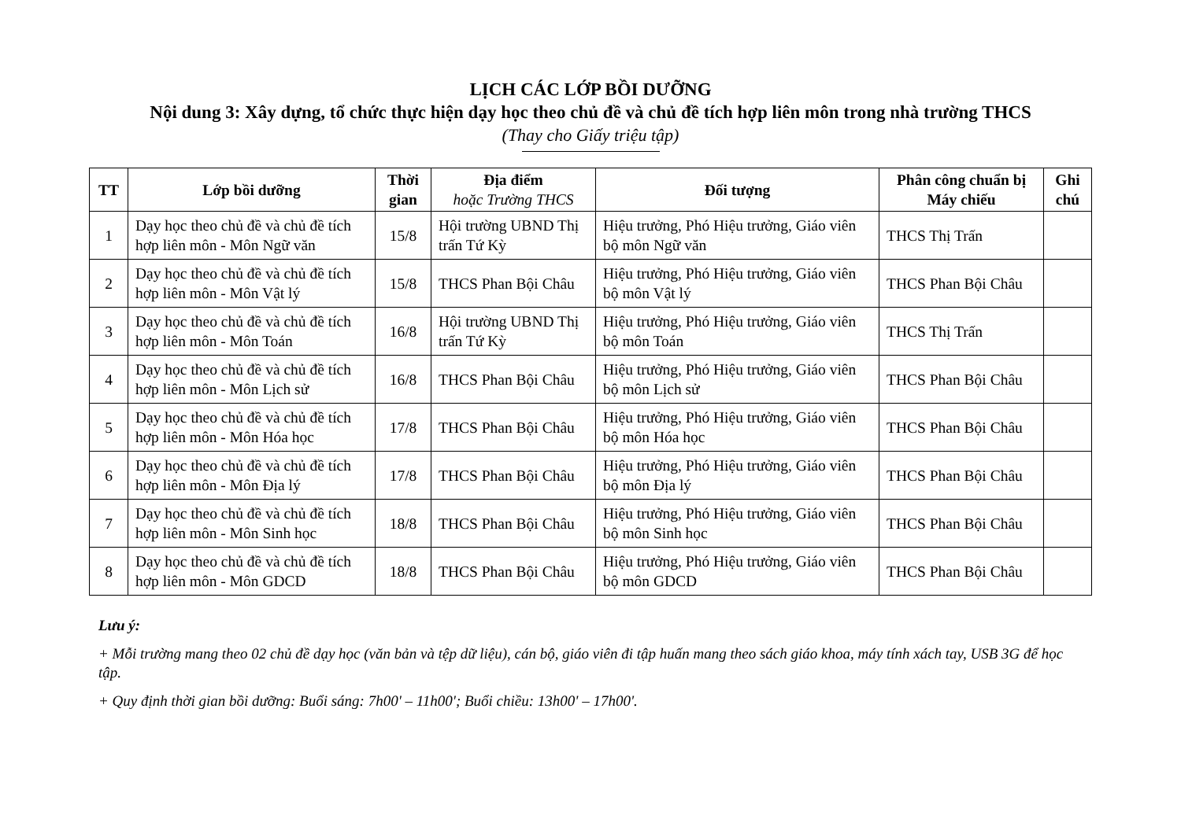LỊCH CÁC LỚP BỒI DƯỠNG
Nội dung 3: Xây dựng, tổ chức thực hiện dạy học theo chủ đề và chủ đề tích hợp liên môn trong nhà trường THCS
(Thay cho Giấy triệu tập)
| TT | Lớp bồi dưỡng | Thời gian | Địa điểm hoặc Trường THCS | Đối tượng | Phân công chuẩn bị Máy chiếu | Ghi chú |
| --- | --- | --- | --- | --- | --- | --- |
| 1 | Dạy học theo chủ đề và chủ đề tích hợp liên môn - Môn Ngữ văn | 15/8 | Hội trường UBND Thị trấn Tứ Kỳ | Hiệu trưởng, Phó Hiệu trưởng, Giáo viên bộ môn Ngữ văn | THCS Thị Trấn | |
| 2 | Dạy học theo chủ đề và chủ đề tích hợp liên môn - Môn Vật lý | 15/8 | THCS Phan Bội Châu | Hiệu trưởng, Phó Hiệu trưởng, Giáo viên bộ môn Vật lý | THCS Phan Bội Châu | |
| 3 | Dạy học theo chủ đề và chủ đề tích hợp liên môn - Môn Toán | 16/8 | Hội trường UBND Thị trấn Tứ Kỳ | Hiệu trưởng, Phó Hiệu trưởng, Giáo viên bộ môn Toán | THCS Thị Trấn | |
| 4 | Dạy học theo chủ đề và chủ đề tích hợp liên môn - Môn Lịch sử | 16/8 | THCS Phan Bội Châu | Hiệu trưởng, Phó Hiệu trưởng, Giáo viên bộ môn Lịch sử | THCS Phan Bội Châu | |
| 5 | Dạy học theo chủ đề và chủ đề tích hợp liên môn - Môn Hóa học | 17/8 | THCS Phan Bội Châu | Hiệu trưởng, Phó Hiệu trưởng, Giáo viên bộ môn Hóa học | THCS Phan Bội Châu | |
| 6 | Dạy học theo chủ đề và chủ đề tích hợp liên môn - Môn Địa lý | 17/8 | THCS Phan Bội Châu | Hiệu trưởng, Phó Hiệu trưởng, Giáo viên bộ môn Địa lý | THCS Phan Bội Châu | |
| 7 | Dạy học theo chủ đề và chủ đề tích hợp liên môn - Môn Sinh học | 18/8 | THCS Phan Bội Châu | Hiệu trưởng, Phó Hiệu trưởng, Giáo viên bộ môn Sinh học | THCS Phan Bội Châu | |
| 8 | Dạy học theo chủ đề và chủ đề tích hợp liên môn - Môn GDCD | 18/8 | THCS Phan Bội Châu | Hiệu trưởng, Phó Hiệu trưởng, Giáo viên bộ môn GDCD | THCS Phan Bội Châu | |
Lưu ý:
+ Mỗi trường mang theo 02 chủ đề dạy học (văn bản và tệp dữ liệu), cán bộ, giáo viên đi tập huấn mang theo sách giáo khoa, máy tính xách tay, USB 3G để học tập.
+ Quy định thời gian bồi dưỡng: Buổi sáng: 7h00' – 11h00'; Buổi chiều: 13h00' – 17h00'.